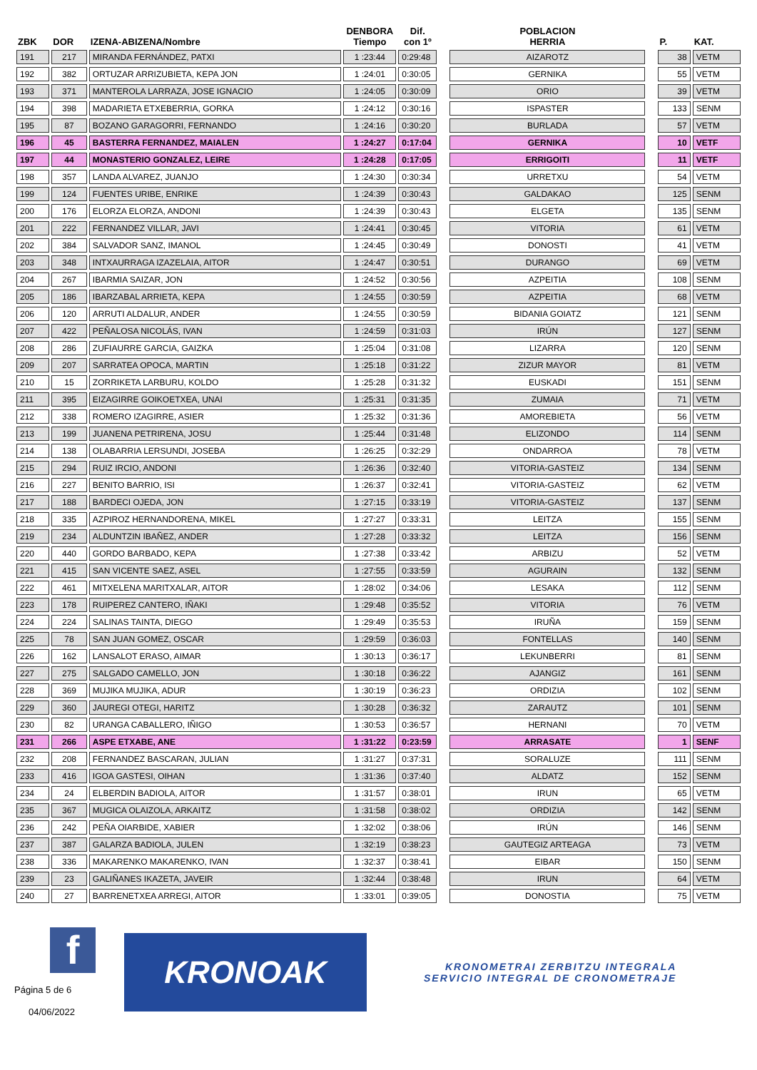| ZBK | DOR | IZENA-ABIZENA/Nombre | DENBORA Tiempo | Dif. con 1º | | POBLACION HERRIA | | P. | KAT. |
| --- | --- | --- | --- | --- | --- | --- | --- | --- | --- |
| 191 | 217 | MIRANDA FERNÁNDEZ, PATXI | 1 :23:44 | 0:29:48 | | AIZAROTZ | | 38 | VETM |
| 192 | 382 | ORTUZAR ARRIZUBIETA, KEPA JON | 1 :24:01 | 0:30:05 | | GERNIKA | | 55 | VETM |
| 193 | 371 | MANTEROLA LARRAZA, JOSE IGNACIO | 1 :24:05 | 0:30:09 | | ORIO | | 39 | VETM |
| 194 | 398 | MADARIETA ETXEBERRIA, GORKA | 1 :24:12 | 0:30:16 | | ISPASTER | | 133 | SENM |
| 195 | 87 | BOZANO GARAGORRI, FERNANDO | 1 :24:16 | 0:30:20 | | BURLADA | | 57 | VETM |
| 196 | 45 | BASTERRA FERNANDEZ, MAIALEN | 1 :24:27 | 0:17:04 | | GERNIKA | | 10 | VETF |
| 197 | 44 | MONASTERIO GONZALEZ, LEIRE | 1 :24:28 | 0:17:05 | | ERRIGOITI | | 11 | VETF |
| 198 | 357 | LANDA ALVAREZ, JUANJO | 1 :24:30 | 0:30:34 | | URRETXU | | 54 | VETM |
| 199 | 124 | FUENTES URIBE, ENRIKE | 1 :24:39 | 0:30:43 | | GALDAKAO | | 125 | SENM |
| 200 | 176 | ELORZA ELORZA, ANDONI | 1 :24:39 | 0:30:43 | | ELGETA | | 135 | SENM |
| 201 | 222 | FERNANDEZ VILLAR, JAVI | 1 :24:41 | 0:30:45 | | VITORIA | | 61 | VETM |
| 202 | 384 | SALVADOR SANZ, IMANOL | 1 :24:45 | 0:30:49 | | DONOSTI | | 41 | VETM |
| 203 | 348 | INTXAURRAGA IZAZELAIA, AITOR | 1 :24:47 | 0:30:51 | | DURANGO | | 69 | VETM |
| 204 | 267 | IBARMIA SAIZAR, JON | 1 :24:52 | 0:30:56 | | AZPEITIA | | 108 | SENM |
| 205 | 186 | IBARZABAL ARRIETA, KEPA | 1 :24:55 | 0:30:59 | | AZPEITIA | | 68 | VETM |
| 206 | 120 | ARRUTI ALDALUR, ANDER | 1 :24:55 | 0:30:59 | | BIDANIA GOIATZ | | 121 | SENM |
| 207 | 422 | PEÑALOSA NICOLÁS, IVAN | 1 :24:59 | 0:31:03 | | IRÚN | | 127 | SENM |
| 208 | 286 | ZUFIAURRE GARCIA, GAIZKA | 1 :25:04 | 0:31:08 | | LIZARRA | | 120 | SENM |
| 209 | 207 | SARRATEA OPOCA, MARTIN | 1 :25:18 | 0:31:22 | | ZIZUR MAYOR | | 81 | VETM |
| 210 | 15 | ZORRIKETA LARBURU, KOLDO | 1 :25:28 | 0:31:32 | | EUSKADI | | 151 | SENM |
| 211 | 395 | EIZAGIRRE GOIKOETXEA, UNAI | 1 :25:31 | 0:31:35 | | ZUMAIA | | 71 | VETM |
| 212 | 338 | ROMERO IZAGIRRE, ASIER | 1 :25:32 | 0:31:36 | | AMOREBIETA | | 56 | VETM |
| 213 | 199 | JUANENA PETRIRENA, JOSU | 1 :25:44 | 0:31:48 | | ELIZONDO | | 114 | SENM |
| 214 | 138 | OLABARRIA LERSUNDI, JOSEBA | 1 :26:25 | 0:32:29 | | ONDARROA | | 78 | VETM |
| 215 | 294 | RUIZ IRCIO, ANDONI | 1 :26:36 | 0:32:40 | | VITORIA-GASTEIZ | | 134 | SENM |
| 216 | 227 | BENITO BARRIO, ISI | 1 :26:37 | 0:32:41 | | VITORIA-GASTEIZ | | 62 | VETM |
| 217 | 188 | BARDECI OJEDA, JON | 1 :27:15 | 0:33:19 | | VITORIA-GASTEIZ | | 137 | SENM |
| 218 | 335 | AZPIROZ HERNANDORENA, MIKEL | 1 :27:27 | 0:33:31 | | LEITZA | | 155 | SENM |
| 219 | 234 | ALDUNTZIN IBAÑEZ, ANDER | 1 :27:28 | 0:33:32 | | LEITZA | | 156 | SENM |
| 220 | 440 | GORDO BARBADO, KEPA | 1 :27:38 | 0:33:42 | | ARBIZU | | 52 | VETM |
| 221 | 415 | SAN VICENTE SAEZ, ASEL | 1 :27:55 | 0:33:59 | | AGURAIN | | 132 | SENM |
| 222 | 461 | MITXELENA MARITXALAR, AITOR | 1 :28:02 | 0:34:06 | | LESAKA | | 112 | SENM |
| 223 | 178 | RUIPEREZ CANTERO, IÑAKI | 1 :29:48 | 0:35:52 | | VITORIA | | 76 | VETM |
| 224 | 224 | SALINAS TAINTA, DIEGO | 1 :29:49 | 0:35:53 | | IRUÑA | | 159 | SENM |
| 225 | 78 | SAN JUAN GOMEZ, OSCAR | 1 :29:59 | 0:36:03 | | FONTELLAS | | 140 | SENM |
| 226 | 162 | LANSALOT ERASO, AIMAR | 1 :30:13 | 0:36:17 | | LEKUNBERRI | | 81 | SENM |
| 227 | 275 | SALGADO CAMELLO, JON | 1 :30:18 | 0:36:22 | | AJANGIZ | | 161 | SENM |
| 228 | 369 | MUJIKA MUJIKA, ADUR | 1 :30:19 | 0:36:23 | | ORDIZIA | | 102 | SENM |
| 229 | 360 | JAUREGI OTEGI, HARITZ | 1 :30:28 | 0:36:32 | | ZARAUTZ | | 101 | SENM |
| 230 | 82 | URANGA CABALLERO, IÑIGO | 1 :30:53 | 0:36:57 | | HERNANI | | 70 | VETM |
| 231 | 266 | ASPE ETXABE, ANE | 1 :31:22 | 0:23:59 | | ARRASATE | | 1 | SENF |
| 232 | 208 | FERNANDEZ BASCARAN, JULIAN | 1 :31:27 | 0:37:31 | | SORALUZE | | 111 | SENM |
| 233 | 416 | IGOA GASTESI, OIHAN | 1 :31:36 | 0:37:40 | | ALDATZ | | 152 | SENM |
| 234 | 24 | ELBERDIN BADIOLA, AITOR | 1 :31:57 | 0:38:01 | | IRUN | | 65 | VETM |
| 235 | 367 | MUGICA OLAIZOLA, ARKAITZ | 1 :31:58 | 0:38:02 | | ORDIZIA | | 142 | SENM |
| 236 | 242 | PEÑA OIARBIDE, XABIER | 1 :32:02 | 0:38:06 | | IRÚN | | 146 | SENM |
| 237 | 387 | GALARZA BADIOLA, JULEN | 1 :32:19 | 0:38:23 | | GAUTEGIZ ARTEAGA | | 73 | VETM |
| 238 | 336 | MAKARENKO MAKARENKO, IVAN | 1 :32:37 | 0:38:41 | | EIBAR | | 150 | SENM |
| 239 | 23 | GALIÑANES IKAZETA, JAVEIR | 1 :32:44 | 0:38:48 | | IRUN | | 64 | VETM |
| 240 | 27 | BARRENETXEA ARREGI, AITOR | 1 :33:01 | 0:39:05 | | DONOSTIA | | 75 | VETM |
f
Página 5 de 6
04/06/2022
KRONOAK
KRONOMETRAI ZERBITZU INTEGRALA
SERVICIO INTEGRAL DE CRONOMETRAJE